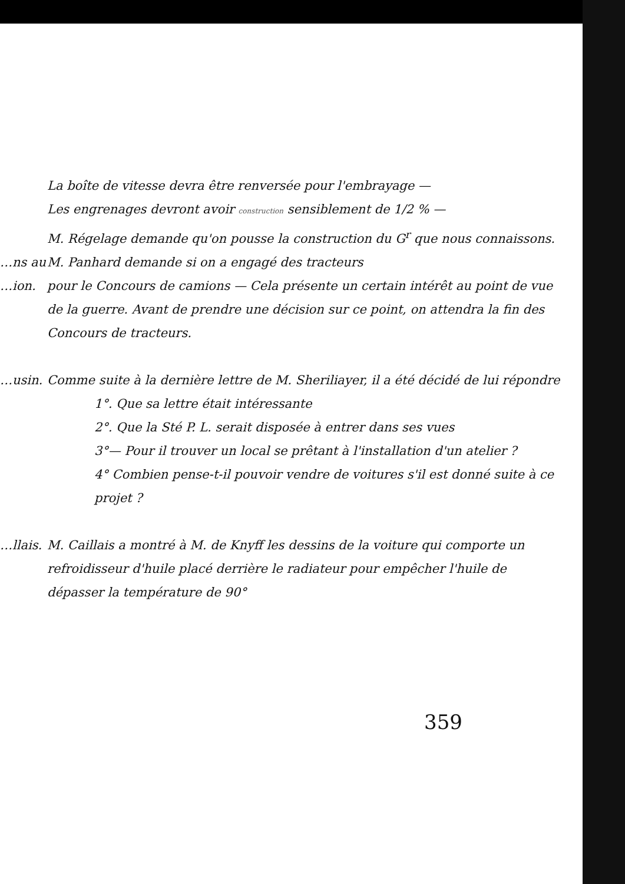La boîte de vitesse devra être renversée pour l'embrayage —
Les engrenages devront avoir construction sensiblement de 1/2 % —
M. Régelage demande qu'on pousse la construction du G<sup>r</sup> que nous connaissons.
…ns au M. Panhard demande si on a engagé des tracteurs
…ion. pour le Concours de camions — Cela présente un certain intérêt au point de vue de la guerre. Avant de prendre une décision sur ce point, on attendra la fin des Concours de tracteurs.
…usin. Comme suite à la dernière lettre de M. Sheriliayer, il a été décidé de lui répondre
1°. Que sa lettre était intéressante
2°. Que la Sté P. L. serait disposée à entrer dans ses vues
3°— Pour il trouver un local se prêtant à l'installation d'un atelier ?
4° Combien pense-t-il pouvoir vendre de voitures s'il est donné suite à ce projet ?
…llais.
M. Caillais a montré à M. de Knyff les dessins de la voiture qui comporte un refroidisseur d'huile placé derrière le radiateur pour empêcher l'huile de dépasser la température de 90°
359